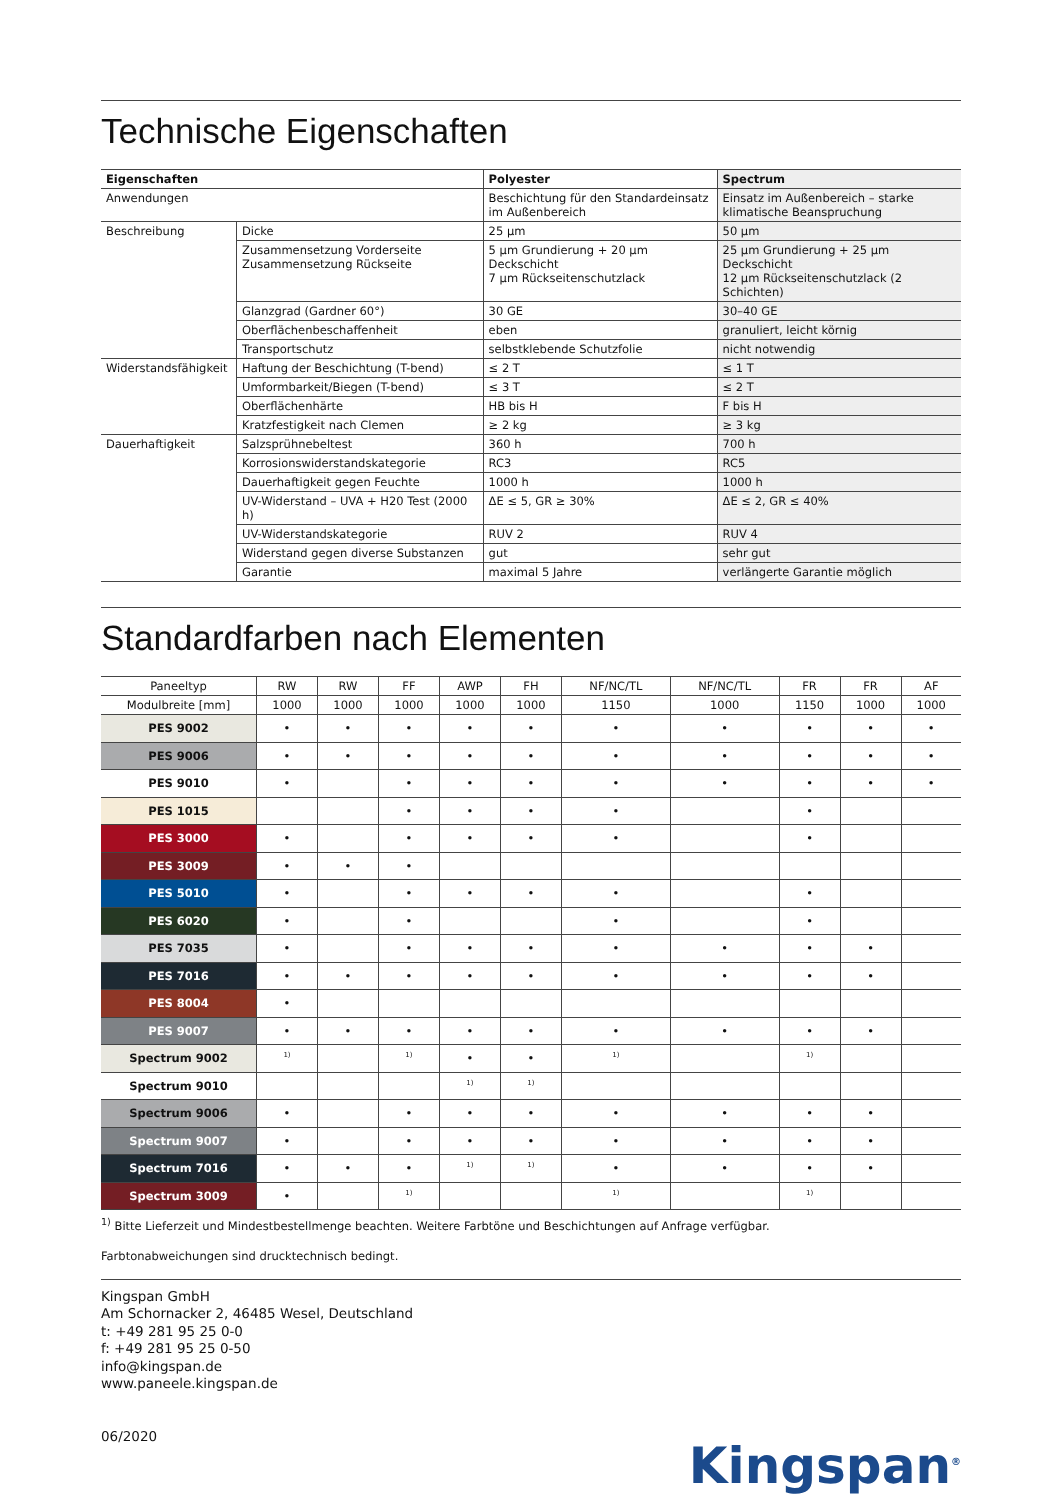Technische Eigenschaften
| Eigenschaften | | Polyester | Spectrum |
| --- | --- | --- | --- |
| Anwendungen | | Beschichtung für den Standardeinsatz im Außenbereich | Einsatz im Außenbereich – starke klimatische Beanspruchung |
| Beschreibung | Dicke | 25 µm | 50 µm |
| | Zusammensetzung Vorderseite Zusammensetzung Rückseite | 5 µm Grundierung + 20 µm Deckschicht 7 µm Rückseitenschutzlack | 25 µm Grundierung + 25 µm Deckschicht 12 µm Rückseitenschutzlack (2 Schichten) |
| | Glanzgrad (Gardner 60°) | 30 GE | 30–40 GE |
| | Oberflächenbeschaffenheit | eben | granuliert, leicht körnig |
| | Transportschutz | selbstklebende Schutzfolie | nicht notwendig |
| Widerstandsfähigkeit | Haftung der Beschichtung (T-bend) | ≤ 2 T | ≤ 1 T |
| | Umformbarkeit/Biegen (T-bend) | ≤ 3 T | ≤ 2 T |
| | Oberflächenhärte | HB bis H | F bis H |
| | Kratzfestigkeit nach Clemen | ≥ 2 kg | ≥ 3 kg |
| Dauerhaftigkeit | Salzsprühnebeltest | 360 h | 700 h |
| | Korrosionswiderstandskategorie | RC3 | RC5 |
| | Dauerhaftigkeit gegen Feuchte | 1000 h | 1000 h |
| | UV-Widerstand – UVA + H20 Test (2000 h) | ΔE ≤ 5, GR ≥ 30% | ΔE ≤ 2, GR ≤ 40% |
| | UV-Widerstandskategorie | RUV 2 | RUV 4 |
| | Widerstand gegen diverse Substanzen | gut | sehr gut |
| | Garantie | maximal 5 Jahre | verlängerte Garantie möglich |
Standardfarben nach Elementen
| Paneeltyp | RW | RW | FF | AWP | FH | NF/NC/TL | NF/NC/TL | FR | FR | AF |
| --- | --- | --- | --- | --- | --- | --- | --- | --- | --- | --- |
| Modulbreite [mm] | 1000 | 1000 | 1000 | 1000 | 1000 | 1150 | 1000 | 1150 | 1000 | 1000 |
| PES 9002 | • | • | • | • | • | • | • | • | • | • |
| PES 9006 | • | • | • | • | • | • | • | • | • | • |
| PES 9010 | • | | • | • | • | • | • | • | • | • |
| PES 1015 | | | • | • | • | • | | • | | |
| PES 3000 | • | | • | • | • | • | | • | | |
| PES 3009 | • | • | • | | | | | | | |
| PES 5010 | • | | • | • | • | • | | • | | |
| PES 6020 | • | | • | | | • | | • | | |
| PES 7035 | • | | • | • | • | • | • | • | • | |
| PES 7016 | • | • | • | • | • | • | • | • | • | |
| PES 8004 | • | | | | | | | | | |
| PES 9007 | • | • | • | • | • | • | • | • | • | |
| Spectrum 9002 | 1) | | 1) | • | • | 1) | | 1) | | |
| Spectrum 9010 | | | | 1) | 1) | | | | | |
| Spectrum 9006 | • | | • | • | • | • | • | • | • | |
| Spectrum 9007 | • | | • | • | • | • | • | • | • | |
| Spectrum 7016 | • | • | • | 1) | 1) | • | • | • | • | |
| Spectrum 3009 | • | | 1) | | | 1) | | 1) | | |
<sup>1)</sup> Bitte Lieferzeit und Mindestbestellmenge beachten. Weitere Farbtöne und Beschichtungen auf Anfrage verfügbar.
Farbtonabweichungen sind drucktechnisch bedingt.
Kingspan GmbH
Am Schornacker 2, 46485 Wesel, Deutschland
t: +49 281 95 25 0-0
f: +49 281 95 25 0-50
info@kingspan.de
www.paneele.kingspan.de
06/2020
Kingspan<sup>®</sup>